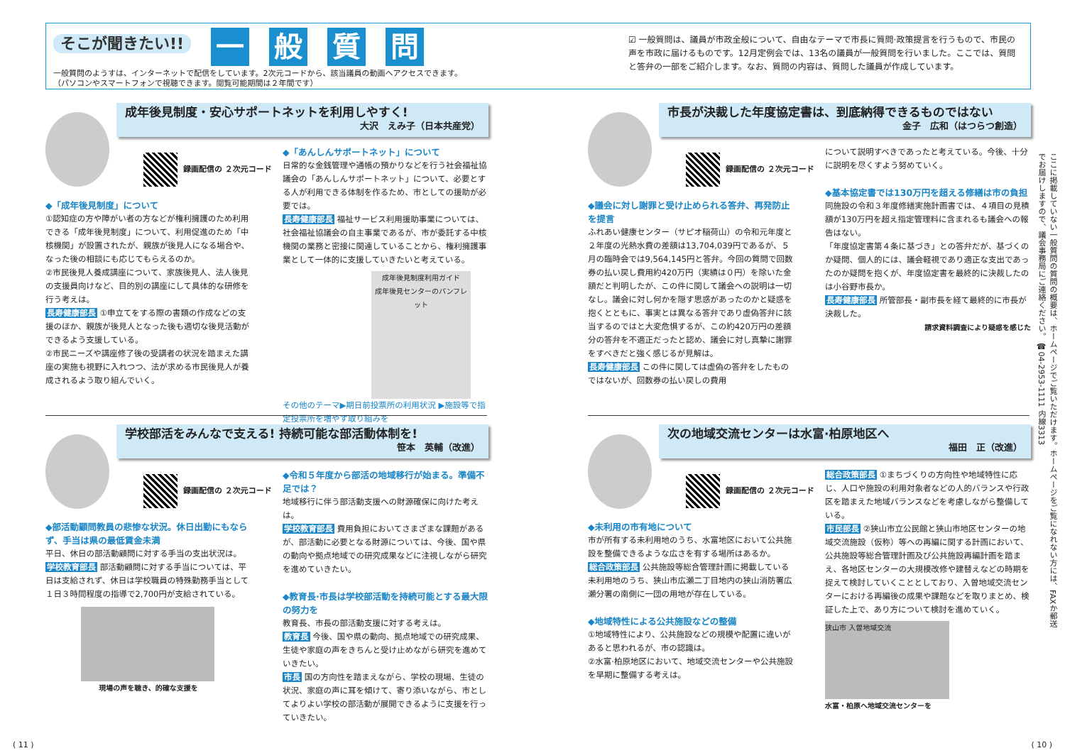そこが聞きたい!! 一般質問
一般質問のようすは、インターネットで配信をしています。2次元コードから、該当議員の動画へアクセスできます。
（パソコンやスマートフォンで視聴できます。閲覧可能期間は２年間です）
☑ 一般質問は、議員が市政全般について、自由なテーマで市長に質問·政策提言を行うもので、市民の声を市政に届けるものです。12月定例会では、13名の議員が一般質問を行いました。ここでは、質問と答弁の一部をご紹介します。なお、質問の内容は、質問した議員が作成しています。
成年後見制度・安心サポートネットを利用しやすく!
大沢　えみ子（日本共産党）
録画配信の ２次元コード
◆「成年後見制度」について
①認知症の方や障がい者の方などが権利擁護のため利用できる「成年後見制度」について、利用促進のため「中核機関」が設置されたが、親族が後見人になる場合や、なった後の相談にも応じてもらえるのか。
②市民後見人養成講座について、家族後見人、法人後見の支援員向けなど、目的別の講座にして具体的な研修を行う考えは。
長寿健康部長 ①申立てをする際の書類の作成などの支援のほか、親族が後見人となった後も適切な後見活動ができるよう支援している。
②市民ニーズや講座修了後の受講者の状況を踏まえた講座の実施も視野に入れつつ、法が求める市民後見人が養成されるよう取り組んでいく。
◆「あんしんサポートネット」について
日常的な金銭管理や通帳の預かりなどを行う社会福祉協議会の「あんしんサポートネット」について、必要とする人が利用できる体制を作るため、市としての援助が必要では。
長寿健康部長 福祉サービス利用援助事業については、社会福祉協議会の自主事業であるが、市が委託する中核機関の業務と密接に関連していることから、権利擁護事業として一体的に支援していきたいと考えている。
成年後見制度利用ガイド
成年後見センターのパンフレット
その他のテーマ▶期日前投票所の利用状況 ▶施設等で指定投票所を増やす取り組みを
学校部活をみんなで支える! 持続可能な部活動体制を!
笹本　英輔（改進）
録画配信の ２次元コード
◆部活動顧問教員の悲惨な状況。休日出勤にもならず、手当は県の最低賃金未満
平日、休日の部活動顧問に対する手当の支出状況は。
学校教育部長 部活動顧問に対する手当については、平日は支給されず、休日は学校職員の特殊勤務手当として１日３時間程度の指導で2,700円が支給されている。
現場の声を聴き、的確な支援を
◆令和５年度から部活の地域移行が始まる。準備不足では？
地域移行に伴う部活動支援への財源確保に向けた考えは。
学校教育部長 費用負担においてさまざまな課題があるが、部活動に必要となる財源については、今後、国や県の動向や拠点地域での研究成果などに注視しながら研究を進めていきたい。
◆教育長·市長は学校部活動を持続可能とする最大限の努力を
教育長、市長の部活動支援に対する考えは。
教育長 今後、国や県の動向、拠点地域での研究成果、生徒や家庭の声をきちんと受け止めながら研究を進めていきたい。
市長 国の方向性を踏まえながら、学校の現場、生徒の状況、家庭の声に耳を傾けて、寄り添いながら、市としてよりよい学校の部活動が展開できるように支援を行っていきたい。
市長が決裁した年度協定書は、到底納得できるものではない
金子　広和（はつらつ創造）
録画配信の ２次元コード
◆議会に対し謝罪と受け止められる答弁、再発防止を提言
ふれあい健康センター（サピオ稲荷山）の令和元年度と２年度の光熱水費の差額は13,704,039円であるが、５月の臨時会では9,564,145円と答弁。今回の質問で回数券の払い戻し費用約420万円（実績は０円）を除いた金額だと判明したが、この件に関して議会への説明は一切なし。議会に対し何かを隠す思惑があったのかと疑惑を抱くとともに、事実とは異なる答弁であり虚偽答弁に該当するのではと大変危惧するが、この約420万円の差額分の答弁を不適正だったと認め、議会に対し真摯に謝罪をすべきだと強く感じるが見解は。
長寿健康部長 この件に関しては虚偽の答弁をしたものではないが、回数券の払い戻しの費用
について説明すべきであったと考えている。今後、十分に説明を尽くすよう努めていく。
◆基本協定書では130万円を超える修繕は市の負担
同施設の令和３年度修繕実施計画書では、４項目の見積額が130万円を超え指定管理料に含まれるも議会への報告はない。
「年度協定書第４条に基づき」との答弁だが、基づくのか疑問、個人的には、議会軽視であり適正な支出であったのか疑問を抱くが、年度協定書を最終的に決裁したのは小谷野市長か。
長寿健康部長 所管部長・副市長を経て最終的に市長が決裁した。
請求資料調査により疑惑を感じた
次の地域交流センターは水富·柏原地区へ
福田　正（改進）
録画配信の ２次元コード
◆未利用の市有地について
市が所有する未利用地のうち、水富地区において公共施設を整備できるような広さを有する場所はあるか。
総合政策部長 公共施設等総合管理計画に掲載している未利用地のうち、狭山市広瀬二丁目地内の狭山消防署広瀬分署の南側に一団の用地が存在している。
◆地域特性による公共施設などの整備
①地域特性により、公共施設などの規模や配置に違いがあると思われるが、市の認識は。
②水富·柏原地区において、地域交流センターや公共施設を早期に整備する考えは。
総合政策部長 ①まちづくりの方向性や地域特性に応じ、人口や施設の利用対象者などの人的バランスや行政区を踏まえた地域バランスなどを考慮しながら整備している。
市民部長 ②狭山市立公民館と狭山市地区センターの地域交流施設（仮称）等への再編に関する計画において、公共施設等総合管理計画及び公共施設再編計画を踏まえ、各地区センターの大規模改修や建替えなどの時期を捉えて検討していくこととしており、入曽地域交流センターにおける再編後の成果や課題などを取りまとめ、検証した上で、あり方について検討を進めていく。
狭山市 入曽地域交流
水富・柏原へ地域交流センターを
ここに掲載していない一般質問の質問の概要は、ホームページでご覧いただけます。ホームページをご覧になれない方には、FAXか郵送でお届けしますので、議会事務局にご連絡ください。 ☎04-2953-1111 内線3313
( 11 ) ( 10 )